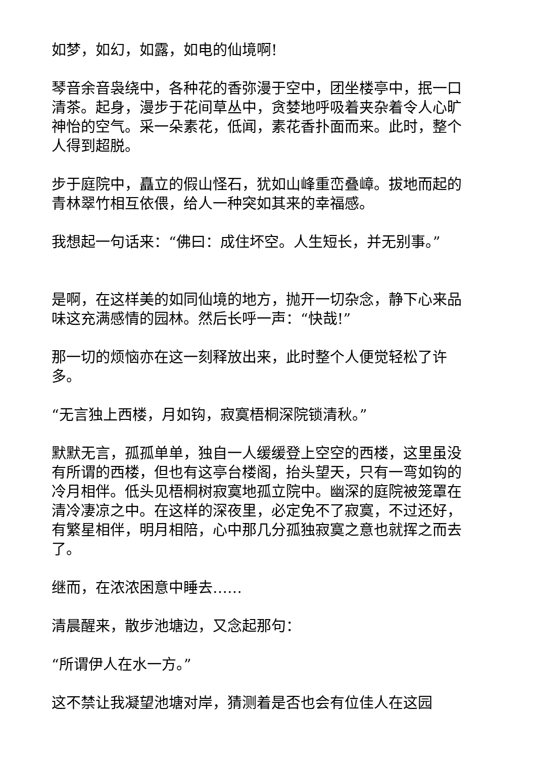如梦，如幻，如露，如电的仙境啊!
琴音余音袅绕中，各种花的香弥漫于空中，团坐楼亭中，抿一口清茶。起身，漫步于花间草丛中，贪婪地呼吸着夹杂着令人心旷神怡的空气。采一朵素花，低闻，素花香扑面而来。此时，整个人得到超脱。
步于庭院中，矗立的假山怪石，犹如山峰重峦叠嶂。拔地而起的青林翠竹相互依偎，给人一种突如其来的幸福感。
我想起一句话来：“佛曰：成住坏空。人生短长，并无别事。”
是啊，在这样美的如同仙境的地方，抛开一切杂念，静下心来品味这充满感情的园林。然后长呼一声：“快哉!”
那一切的烦恼亦在这一刻释放出来，此时整个人便觉轻松了许多。
“无言独上西楼，月如钩，寂寞梧桐深院锁清秋。”
默默无言，孤孤单单，独自一人缓缓登上空空的西楼，这里虽没有所谓的西楼，但也有这亭台楼阁，抬头望天，只有一弯如钩的冷月相伴。低头见梧桐树寂寞地孤立院中。幽深的庭院被笼罩在清冷凄凉之中。在这样的深夜里，必定免不了寂寞，不过还好，有繁星相伴，明月相陪，心中那几分孤独寂寞之意也就挥之而去了。
继而，在浓浓困意中睡去……
清晨醒来，散步池塘边，又念起那句：
“所谓伊人在水一方。”
这不禁让我凝望池塘对岸，猜测着是否也会有位佳人在这园